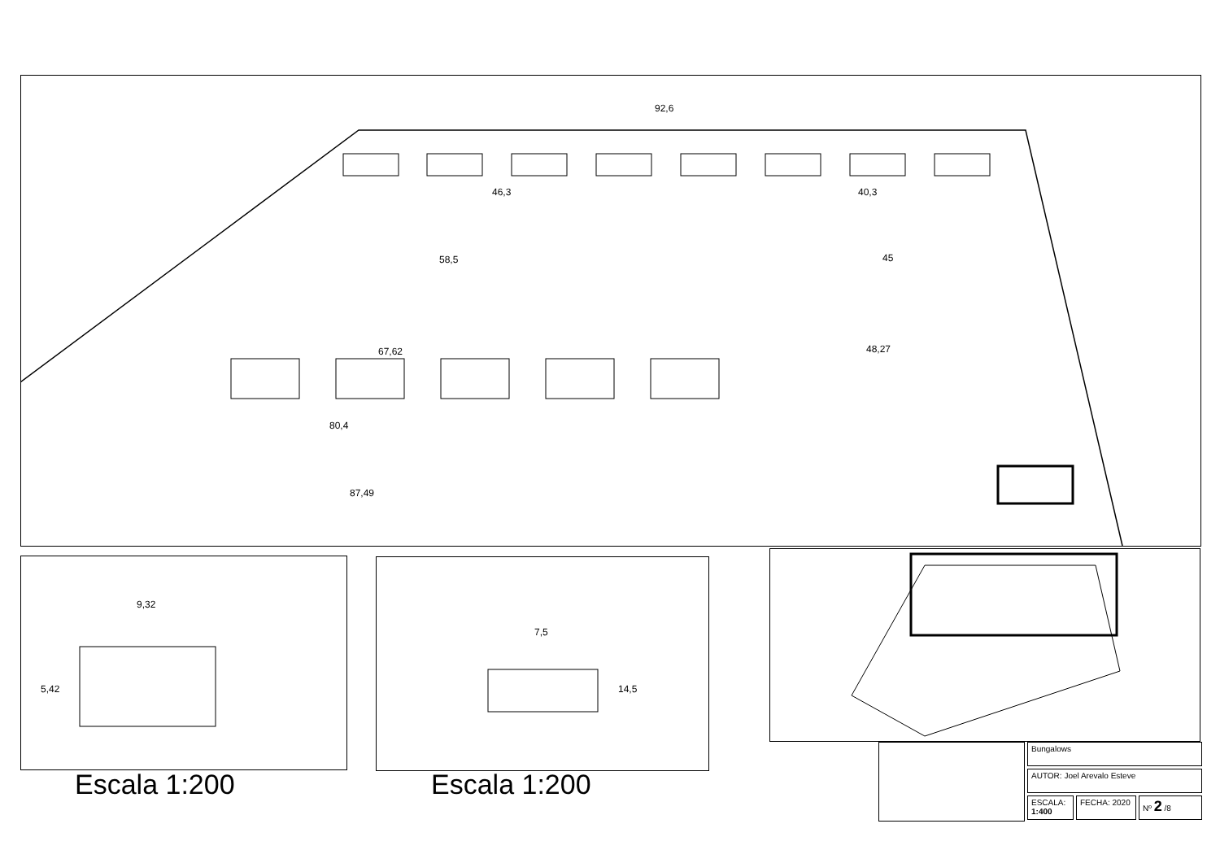92,6
46,3
40,3
58,5
45
67,62
48,27
80,4
87,49
9,32
5,42
7,5
14,5
Escala 1:200 Escala 1:200
Bungalows
AUTOR: Joel Arevalo Esteve
ESCALA: 1:400
FECHA: 2020 Nº 2 /8